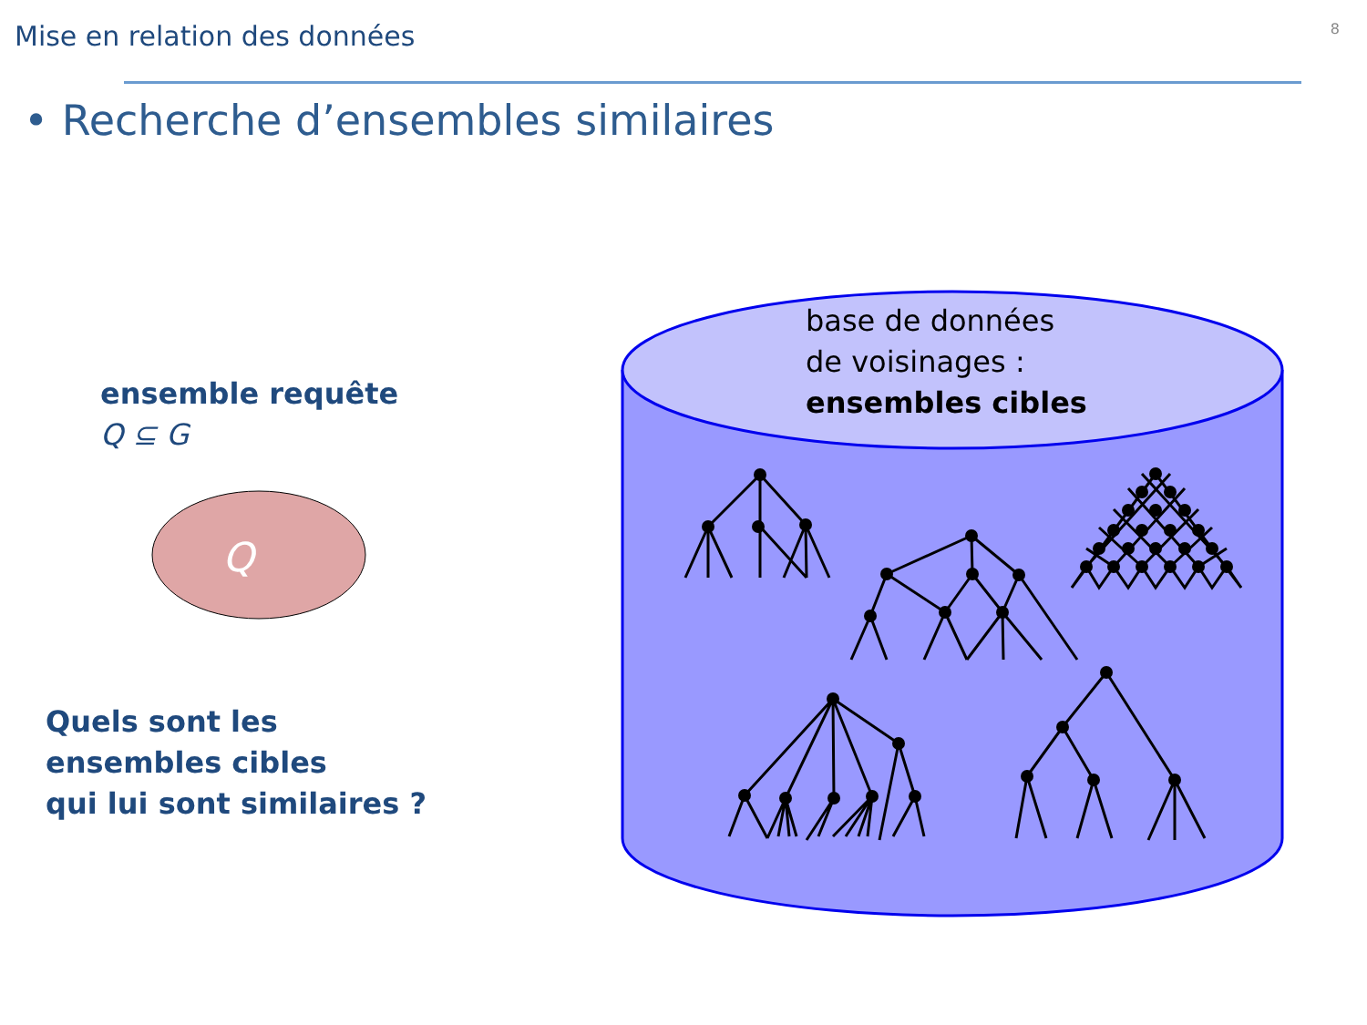Q
Mise en relation des données 8
• Recherche d’ensembles similaires
ensemble requête
Q ⊆ G
Quels sont les
ensembles cibles
qui lui sont similaires ?
base de données
de voisinages :
ensembles cibles